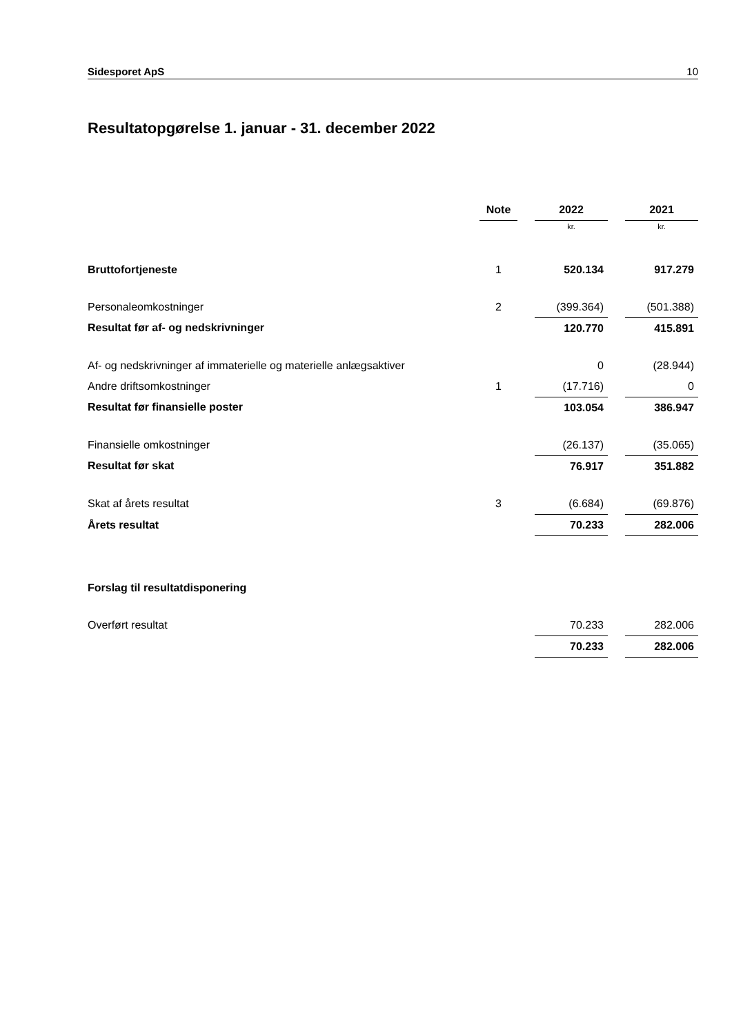Sidesporet ApS 10
Resultatopgørelse 1. januar - 31. december 2022
| | Note | | 2022 | | 2021 |
| --- | --- | --- | --- | --- | --- |
| | | | kr. | | kr. |
| Bruttofortjeneste | 1 | | 520.134 | | 917.279 |
| Personaleomkostninger | 2 | | (399.364) | | (501.388) |
| Resultat før af- og nedskrivninger | | | 120.770 | | 415.891 |
| Af- og nedskrivninger af immaterielle og materielle anlægsaktiver | | | 0 | | (28.944) |
| Andre driftsomkostninger | 1 | | (17.716) | | 0 |
| Resultat før finansielle poster | | | 103.054 | | 386.947 |
| Finansielle omkostninger | | | (26.137) | | (35.065) |
| Resultat før skat | | | 76.917 | | 351.882 |
| Skat af årets resultat | 3 | | (6.684) | | (69.876) |
| Årets resultat | | | 70.233 | | 282.006 |
| Forslag til resultatdisponering | | | | | |
| Overført resultat | | | 70.233 | | 282.006 |
| | | | 70.233 | | 282.006 |